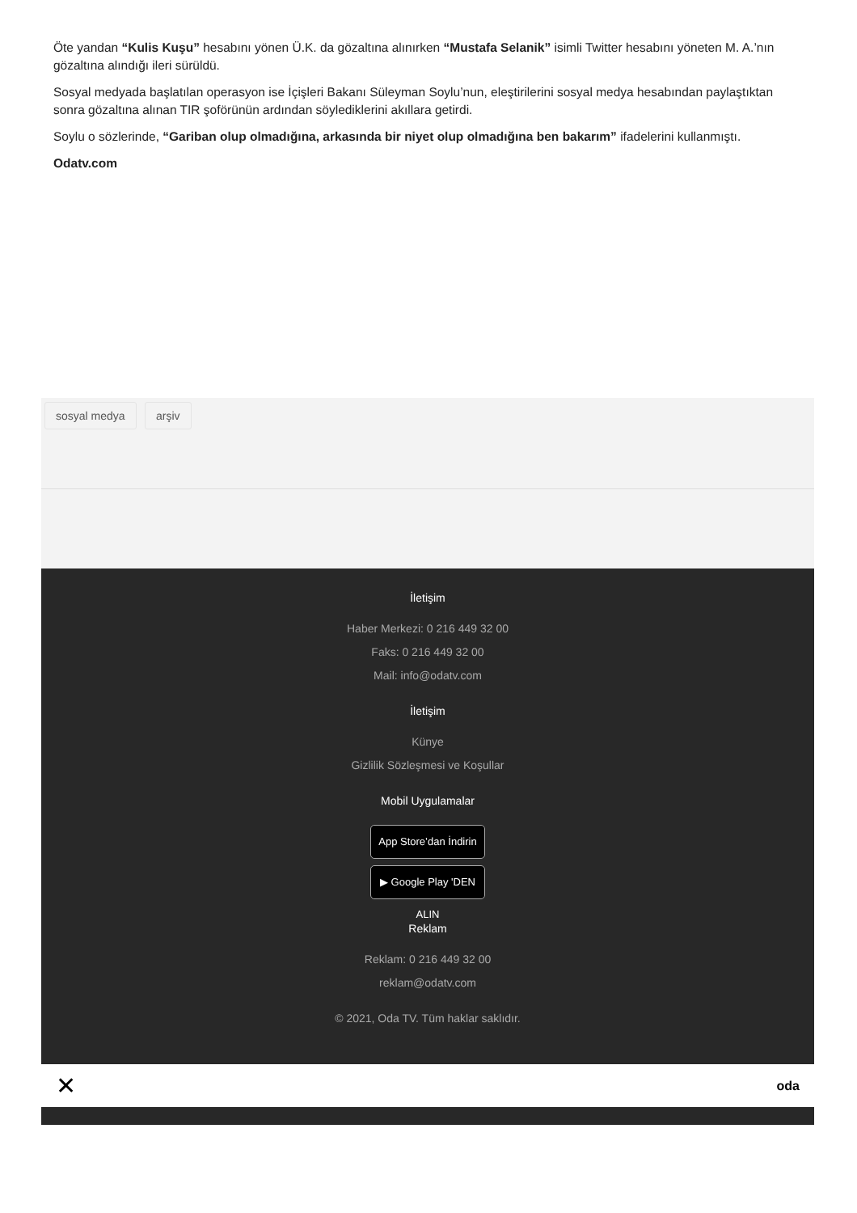Öte yandan “Kulis Kuşu” hesabını yönen Ü.K. da gözaltına alınırken “Mustafa Selanik” isimli Twitter hesabını yöneten M. A.’nın gözaltına alındığı ileri sürüldü.
Sosyal medyada başlatılan operasyon ise İçişleri Bakanı Süleyman Soylu’nun, eleştirilerini sosyal medya hesabından paylaştıktan sonra gözaltına alınan TIR şoförünün ardından söylediklerini akıllara getirdi.
Soylu o sözlerinde, “Gariban olup olmadığına, arkasında bir niyet olup olmadığına ben bakarım” ifadelerini kullanmıştı.
Odatv.com
sosyal medya arşiv
İletişim
Haber Merkezi: 0 216 449 32 00
Faks: 0 216 449 32 00
Mail: info@odatv.com
İletişim
Künye
Gizlilik Sözleşmesi ve Koşullar
Mobil Uygulamalar
App Store’dan İndirin
▶ Google Play 'DEN ALIN
Reklam
Reklam: 0 216 449 32 00
reklam@odatv.com
© 2021, Oda TV. Tüm haklar saklıdır.
✕ oda